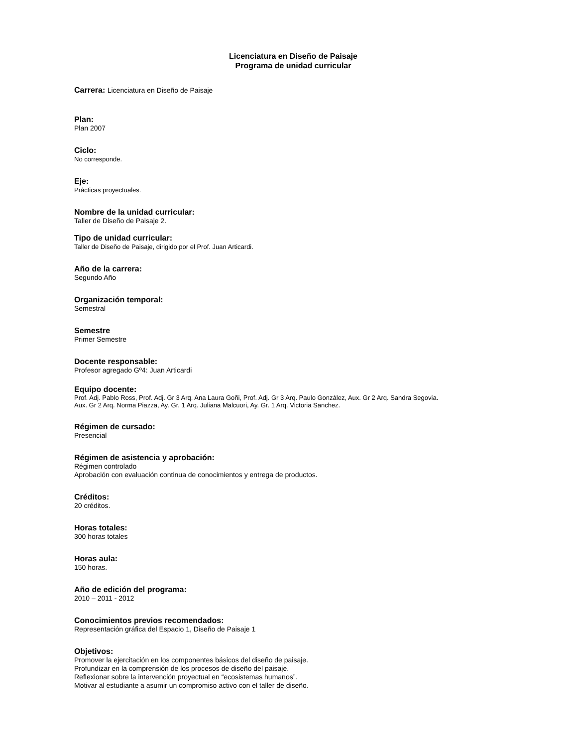Licenciatura en Diseño de Paisaje
Programa de unidad curricular
Carrera: Licenciatura en Diseño de Paisaje
Plan:
Plan 2007
Ciclo:
No corresponde.
Eje:
Prácticas proyectuales.
Nombre de la unidad curricular:
Taller de Diseño de Paisaje 2.
Tipo de unidad curricular:
Taller de Diseño de Paisaje, dirigido por el Prof. Juan Articardi.
Año de la carrera:
Segundo Año
Organización temporal:
Semestral
Semestre
Primer Semestre
Docente responsable:
Profesor agregado Gº4: Juan Articardi
Equipo docente:
Prof. Adj. Pablo Ross, Prof. Adj. Gr 3 Arq. Ana Laura Goñi, Prof. Adj. Gr 3 Arq. Paulo González, Aux. Gr 2 Arq. Sandra Segovia.
Aux. Gr 2 Arq. Norma Piazza, Ay. Gr. 1 Arq. Juliana Malcuori, Ay. Gr. 1 Arq. Victoria Sanchez.
Régimen de cursado:
Presencial
Régimen de asistencia y aprobación:
Régimen controlado
Aprobación con evaluación continua de conocimientos y entrega de productos.
Créditos:
20 créditos.
Horas totales:
300 horas totales
Horas aula:
150 horas.
Año de edición del programa:
2010 – 2011 - 2012
Conocimientos previos recomendados:
Representación gráfica del Espacio 1, Diseño de Paisaje 1
Objetivos:
Promover la ejercitación en los componentes básicos del diseño de paisaje.
Profundizar en la comprensión de los procesos de diseño del paisaje.
Reflexionar sobre la intervención proyectual en “ecosistemas humanos”.
Motivar al estudiante a asumir un compromiso activo con el taller de diseño.